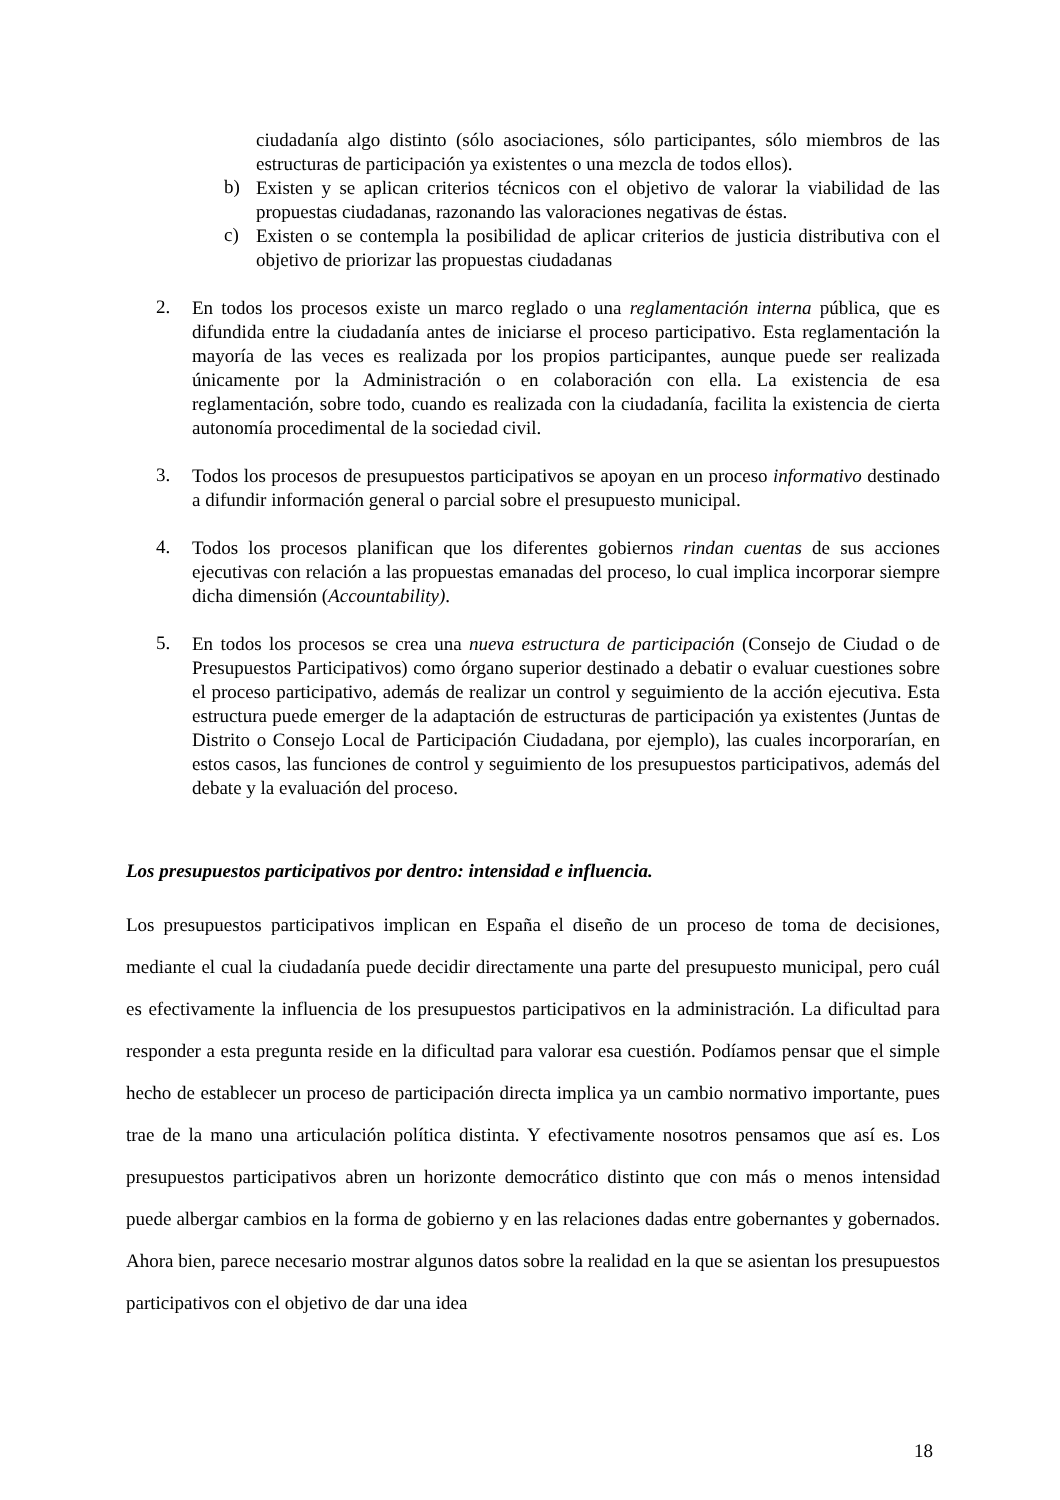ciudadanía algo distinto (sólo asociaciones, sólo participantes, sólo miembros de las estructuras de participación ya existentes o una mezcla de todos ellos).
b)
Existen y se aplican criterios técnicos con el objetivo de valorar la viabilidad de las propuestas ciudadanas, razonando las valoraciones negativas de éstas.
c)
Existen o se contempla la posibilidad de aplicar criterios de justicia distributiva con el objetivo de priorizar las propuestas ciudadanas
2.
En todos los procesos existe un marco reglado o una reglamentación interna pública, que es difundida entre la ciudadanía antes de iniciarse el proceso participativo. Esta reglamentación la mayoría de las veces es realizada por los propios participantes, aunque puede ser realizada únicamente por la Administración o en colaboración con ella. La existencia de esa reglamentación, sobre todo, cuando es realizada con la ciudadanía, facilita la existencia de cierta autonomía procedimental de la sociedad civil.
3.
Todos los procesos de presupuestos participativos se apoyan en un proceso informativo destinado a difundir información general o parcial sobre el presupuesto municipal.
4.
Todos los procesos planifican que los diferentes gobiernos rindan cuentas de sus acciones ejecutivas con relación a las propuestas emanadas del proceso, lo cual implica incorporar siempre dicha dimensión (Accountability).
5.
En todos los procesos se crea una nueva estructura de participación (Consejo de Ciudad o de Presupuestos Participativos) como órgano superior destinado a debatir o evaluar cuestiones sobre el proceso participativo, además de realizar un control y seguimiento de la acción ejecutiva. Esta estructura puede emerger de la adaptación de estructuras de participación ya existentes (Juntas de Distrito o Consejo Local de Participación Ciudadana, por ejemplo), las cuales incorporarían, en estos casos, las funciones de control y seguimiento de los presupuestos participativos, además del debate y la evaluación del proceso.
Los presupuestos participativos por dentro: intensidad e influencia.
Los presupuestos participativos implican en España el diseño de un proceso de toma de decisiones, mediante el cual la ciudadanía puede decidir directamente una parte del presupuesto municipal, pero cuál es efectivamente la influencia de los presupuestos participativos en la administración. La dificultad para responder a esta pregunta reside en la dificultad para valorar esa cuestión. Podíamos pensar que el simple hecho de establecer un proceso de participación directa implica ya un cambio normativo importante, pues trae de la mano una articulación política distinta. Y efectivamente nosotros pensamos que así es. Los presupuestos participativos abren un horizonte democrático distinto que con más o menos intensidad puede albergar cambios en la forma de gobierno y en las relaciones dadas entre gobernantes y gobernados. Ahora bien, parece necesario mostrar algunos datos sobre la realidad en la que se asientan los presupuestos participativos con el objetivo de dar una idea
18